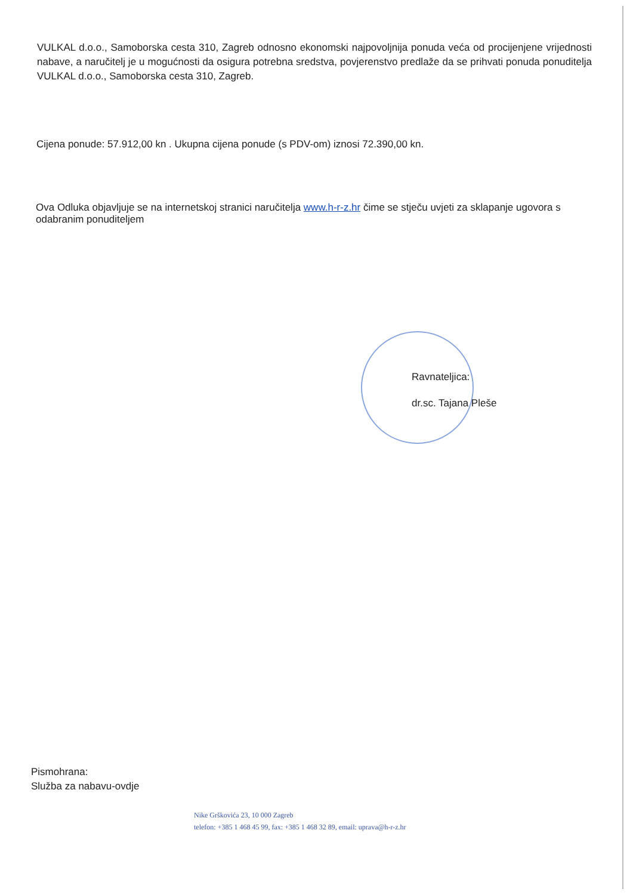VULKAL d.o.o., Samoborska cesta 310, Zagreb odnosno ekonomski najpovoljnija ponuda veća od procijenjene vrijednosti nabave, a naručitelj je u mogućnosti da osigura potrebna sredstva, povjerenstvo predlaže da se prihvati ponuda ponuditelja VULKAL d.o.o., Samoborska cesta 310, Zagreb.
Cijena ponude: 57.912,00 kn . Ukupna cijena ponude (s PDV-om) iznosi 72.390,00 kn.
Ova Odluka objavljuje se na internetskoj stranici naručitelja www.h-r-z.hr čime se stječu uvjeti za sklapanje ugovora s odabranim ponuditeljem
Ravnateljica:
dr.sc. Tajana Pleše
Pismohrana:
Služba za nabavu-ovdje
Nike Grškovića 23, 10 000 Zagreb
telefon: +385 1 468 45 99, fax: +385 1 468 32 89, email: uprava@h-r-z.hr